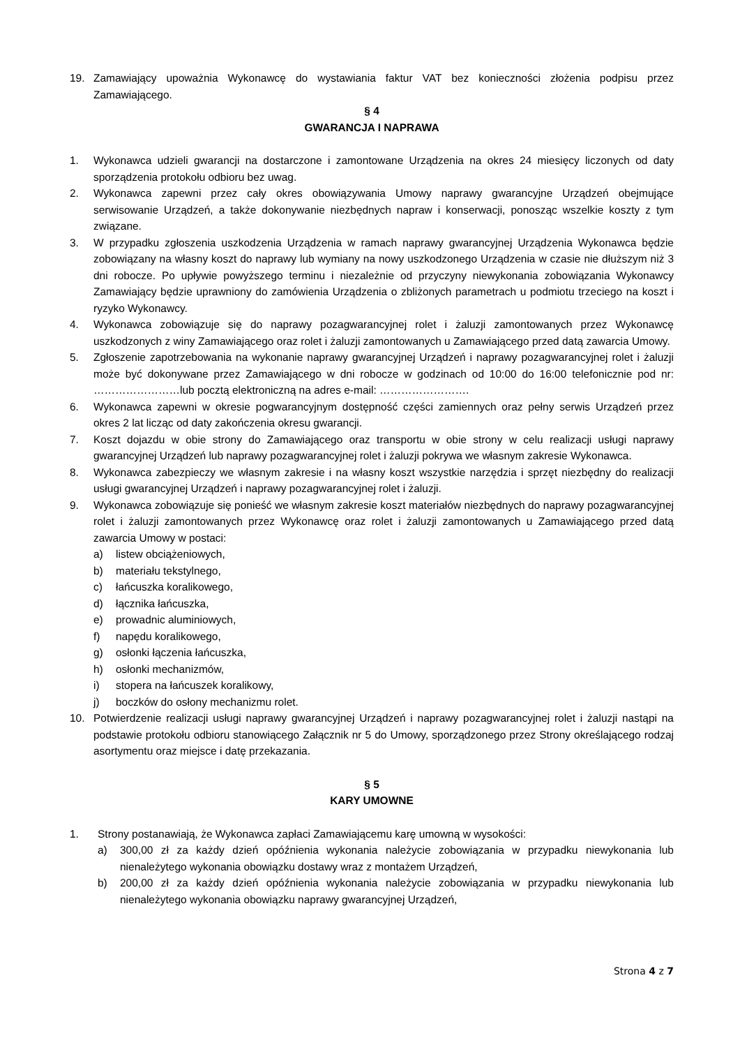19. Zamawiający upoważnia Wykonawcę do wystawiania faktur VAT bez konieczności złożenia podpisu przez Zamawiającego.
§ 4
GWARANCJA I NAPRAWA
1. Wykonawca udzieli gwarancji na dostarczone i zamontowane Urządzenia na okres 24 miesięcy liczonych od daty sporządzenia protokołu odbioru bez uwag.
2. Wykonawca zapewni przez cały okres obowiązywania Umowy naprawy gwarancyjne Urządzeń obejmujące serwisowanie Urządzeń, a także dokonywanie niezbędnych napraw i konserwacji, ponosząc wszelkie koszty z tym związane.
3. W przypadku zgłoszenia uszkodzenia Urządzenia w ramach naprawy gwarancyjnej Urządzenia Wykonawca będzie zobowiązany na własny koszt do naprawy lub wymiany na nowy uszkodzonego Urządzenia w czasie nie dłuższym niż 3 dni robocze. Po upływie powyższego terminu i niezależnie od przyczyny niewykonania zobowiązania Wykonawcy Zamawiający będzie uprawniony do zamówienia Urządzenia o zbliżonych parametrach u podmiotu trzeciego na koszt i ryzyko Wykonawcy.
4. Wykonawca zobowiązuje się do naprawy pozagwarancyjnej rolet i żaluzji zamontowanych przez Wykonawcę uszkodzonych z winy Zamawiającego oraz rolet i żaluzji zamontowanych u Zamawiającego przed datą zawarcia Umowy.
5. Zgłoszenie zapotrzebowania na wykonanie naprawy gwarancyjnej Urządzeń i naprawy pozagwarancyjnej rolet i żaluzji może być dokonywane przez Zamawiającego w dni robocze w godzinach od 10:00 do 16:00 telefonicznie pod nr: ……………………lub pocztą elektroniczną na adres e-mail: …………………….
6. Wykonawca zapewni w okresie pogwarancyjnym dostępność części zamiennych oraz pełny serwis Urządzeń przez okres 2 lat licząc od daty zakończenia okresu gwarancji.
7. Koszt dojazdu w obie strony do Zamawiającego oraz transportu w obie strony w celu realizacji usługi naprawy gwarancyjnej Urządzeń lub naprawy pozagwarancyjnej rolet i żaluzji pokrywa we własnym zakresie Wykonawca.
8. Wykonawca zabezpieczy we własnym zakresie i na własny koszt wszystkie narzędzia i sprzęt niezbędny do realizacji usługi gwarancyjnej Urządzeń i naprawy pozagwarancyjnej rolet i żaluzji.
9. Wykonawca zobowiązuje się ponieść we własnym zakresie koszt materiałów niezbędnych do naprawy pozagwarancyjnej rolet i żaluzji zamontowanych przez Wykonawcę oraz rolet i żaluzji zamontowanych u Zamawiającego przed datą zawarcia Umowy w postaci:
a) listew obciążeniowych,
b) materiału tekstylnego,
c) łańcuszka koralikowego,
d) łącznika łańcuszka,
e) prowadnic aluminiowych,
f) napędu koralikowego,
g) osłonki łączenia łańcuszka,
h) osłonki mechanizmów,
i) stopera na łańcuszek koralikowy,
j) boczków do osłony mechanizmu rolet.
10. Potwierdzenie realizacji usługi naprawy gwarancyjnej Urządzeń i naprawy pozagwarancyjnej rolet i żaluzji nastąpi na podstawie protokołu odbioru stanowiącego Załącznik nr 5 do Umowy, sporządzonego przez Strony określającego rodzaj asortymentu oraz miejsce i datę przekazania.
§ 5
KARY UMOWNE
1. Strony postanawiają, że Wykonawca zapłaci Zamawiającemu karę umowną w wysokości:
a) 300,00 zł za każdy dzień opóźnienia wykonania należycie zobowiązania w przypadku niewykonania lub nienależytego wykonania obowiązku dostawy wraz z montażem Urządzeń,
b) 200,00 zł za każdy dzień opóźnienia wykonania należycie zobowiązania w przypadku niewykonania lub nienależytego wykonania obowiązku naprawy gwarancyjnej Urządzeń,
Strona 4 z 7